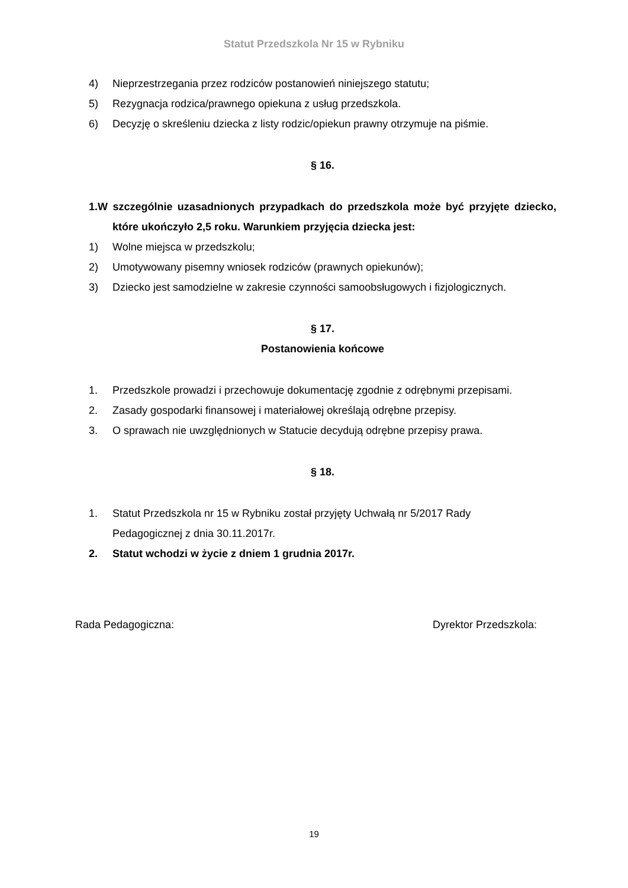Statut Przedszkola Nr 15 w Rybniku
4) Nieprzestrzegania przez rodziców postanowień niniejszego statutu;
5) Rezygnacja rodzica/prawnego opiekuna z usług przedszkola.
6) Decyzję o skreśleniu dziecka z listy rodzic/opiekun prawny otrzymuje na piśmie.
§ 16.
1.W szczególnie uzasadnionych przypadkach do przedszkola może być przyjęte dziecko, które ukończyło 2,5 roku. Warunkiem przyjęcia dziecka jest:
1) Wolne miejsca w przedszkolu;
2) Umotywowany pisemny wniosek rodziców (prawnych opiekunów);
3) Dziecko jest samodzielne w zakresie czynności samoobsługowych i fizjologicznych.
§ 17.
Postanowienia końcowe
1. Przedszkole prowadzi i przechowuje dokumentację zgodnie z odrębnymi przepisami.
2. Zasady gospodarki finansowej i materiałowej określają odrębne przepisy.
3. O sprawach nie uwzględnionych w Statucie decydują odrębne przepisy prawa.
§ 18.
1. Statut Przedszkola nr 15 w Rybniku został przyjęty Uchwałą nr 5/2017 Rady
Pedagogicznej z dnia 30.11.2017r.
2. Statut wchodzi w życie z dniem 1 grudnia 2017r.
Rada Pedagogiczna: Dyrektor Przedszkola:
19